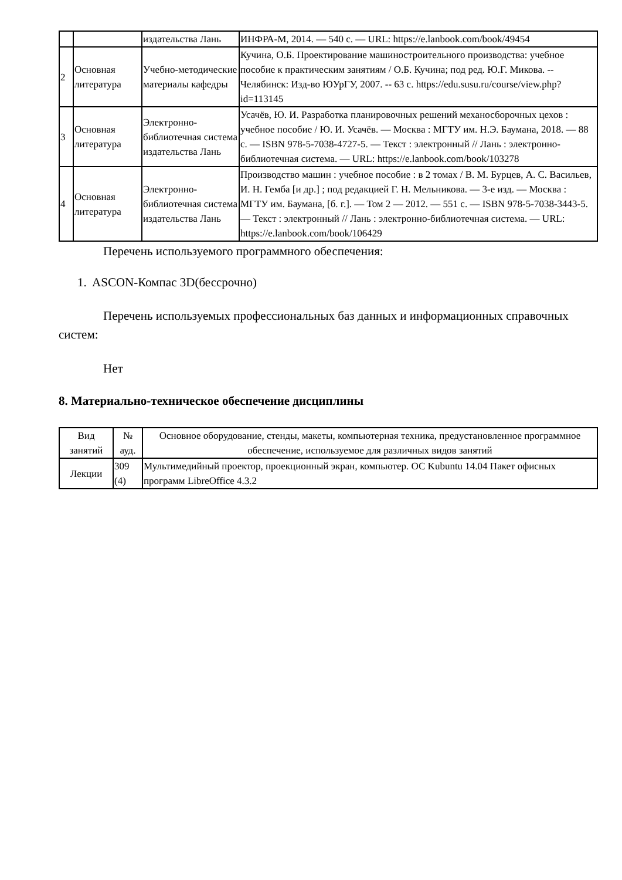| | | издательства Лань | ИНФРА-М, 2014. — 540 с. — URL: https://e.lanbook.com/book/49454 |
| 2 | Основная литература | Учебно-методические материалы кафедры | Кучина, О.Б. Проектирование машиностроительного производства: учебное пособие к практическим занятиям / О.Б. Кучина; под ред. Ю.Г. Микова. -- Челябинск: Изд-во ЮУрГУ, 2007. -- 63 с. https://edu.susu.ru/course/view.php?id=113145 |
| 3 | Основная литература | Электронно-библиотечная система издательства Лань | Усачёв, Ю. И. Разработка планировочных решений механосборочных цехов : учебное пособие / Ю. И. Усачёв. — Москва : МГТУ им. Н.Э. Баумана, 2018. — 88 с. — ISBN 978-5-7038-4727-5. — Текст : электронный // Лань : электронно-библиотечная система. — URL: https://e.lanbook.com/book/103278 |
| 4 | Основная литература | Электронно-библиотечная система издательства Лань | Производство машин : учебное пособие : в 2 томах / В. М. Бурцев, А. С. Васильев, И. Н. Гемба [и др.] ; под редакцией Г. Н. Мельникова. — 3-е изд. — Москва : МГТУ им. Баумана, [б. г.]. — Том 2 — 2012. — 551 с. — ISBN 978-5-7038-3443-5. — Текст : электронный // Лань : электронно-библиотечная система. — URL: https://e.lanbook.com/book/106429 |
Перечень используемого программного обеспечения:
1. ASCON-Компас 3D(бессрочно)
Перечень используемых профессиональных баз данных и информационных справочных систем:
Нет
8. Материально-техническое обеспечение дисциплины
| Вид занятий | № ауд. | Основное оборудование, стенды, макеты, компьютерная техника, предустановленное программное обеспечение, используемое для различных видов занятий |
| --- | --- | --- |
| Лекции | 309 (4) | Мультимедийный проектор, проекционный экран, компьютер. ОС Kubuntu 14.04 Пакет офисных программ LibreOffice 4.3.2 |